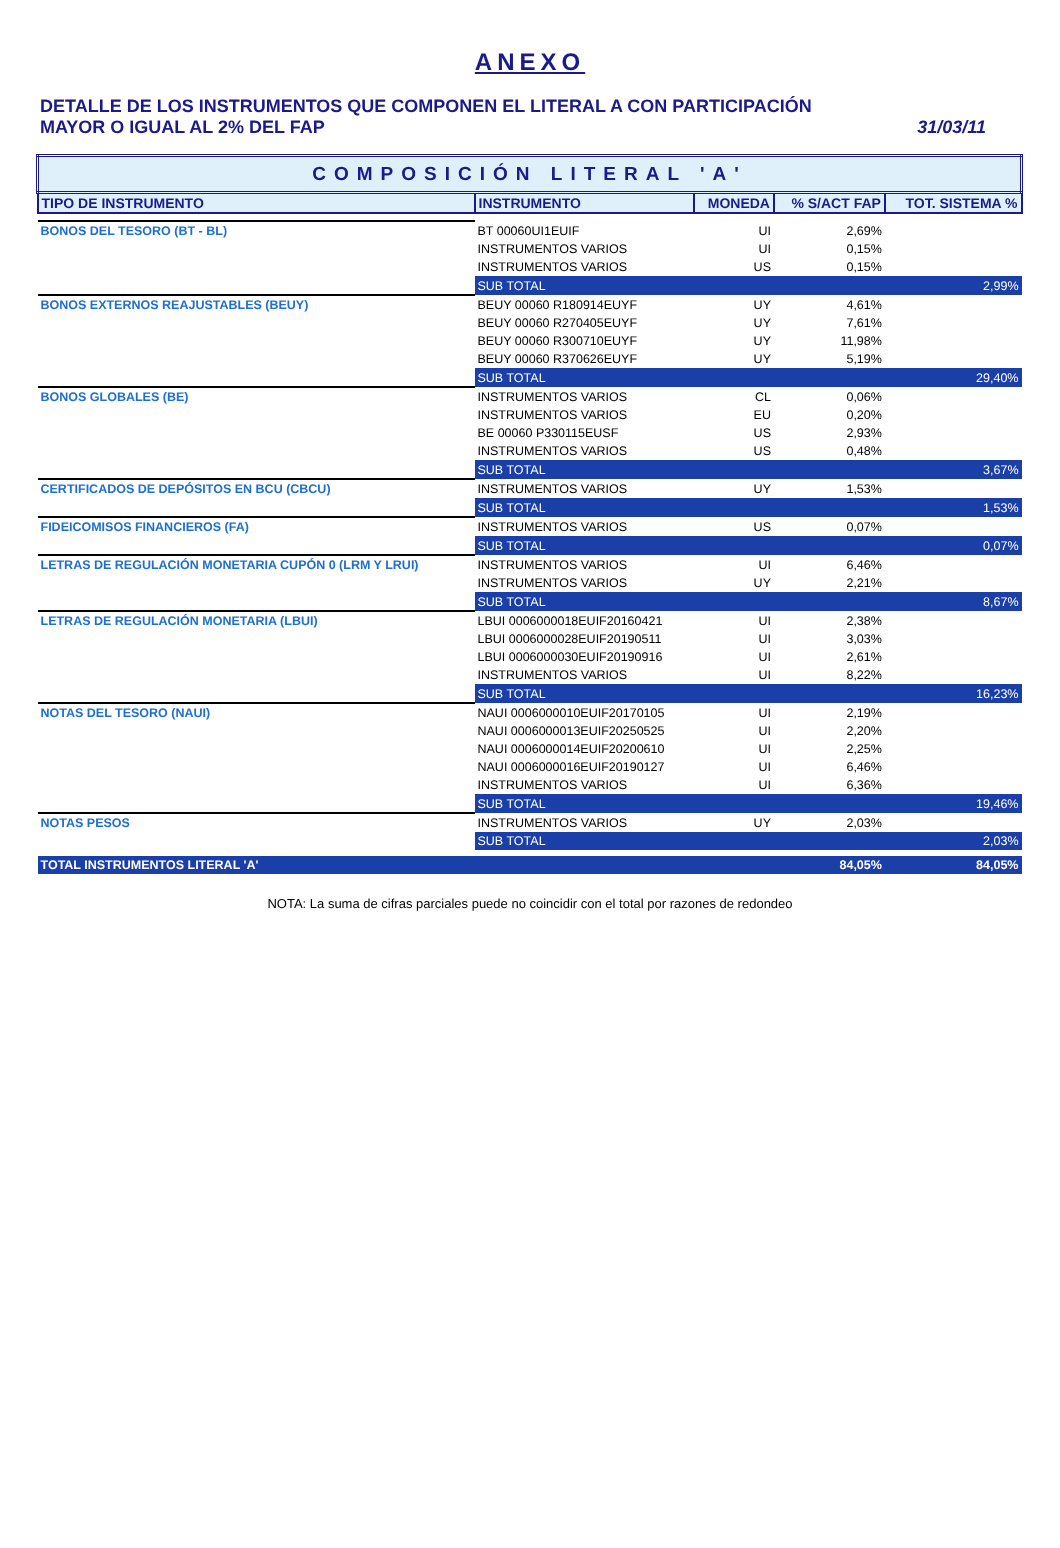ANEXO
DETALLE DE LOS INSTRUMENTOS QUE COMPONEN EL LITERAL A CON PARTICIPACIÓN
MAYOR O IGUAL AL 2% DEL FAP
31/03/11
| COMPOSICIÓN LITERAL 'A' | | | | |
| TIPO DE INSTRUMENTO | INSTRUMENTO | MONEDA | % S/ACT FAP | TOT. SISTEMA % |
| BONOS DEL TESORO (BT - BL) | BT 00060UI1EUIF | UI | 2,69% | |
| | INSTRUMENTOS VARIOS | UI | 0,15% | |
| | INSTRUMENTOS VARIOS | US | 0,15% | |
| | SUB TOTAL | | | 2,99% |
| BONOS EXTERNOS REAJUSTABLES (BEUY) | BEUY 00060 R180914EUYF | UY | 4,61% | |
| | BEUY 00060 R270405EUYF | UY | 7,61% | |
| | BEUY 00060 R300710EUYF | UY | 11,98% | |
| | BEUY 00060 R370626EUYF | UY | 5,19% | |
| | SUB TOTAL | | | 29,40% |
| BONOS GLOBALES (BE) | INSTRUMENTOS VARIOS | CL | 0,06% | |
| | INSTRUMENTOS VARIOS | EU | 0,20% | |
| | BE 00060 P330115EUSF | US | 2,93% | |
| | INSTRUMENTOS VARIOS | US | 0,48% | |
| | SUB TOTAL | | | 3,67% |
| CERTIFICADOS DE DEPÓSITOS EN BCU (CBCU) | INSTRUMENTOS VARIOS | UY | 1,53% | |
| | SUB TOTAL | | | 1,53% |
| FIDEICOMISOS FINANCIEROS (FA) | INSTRUMENTOS VARIOS | US | 0,07% | |
| | SUB TOTAL | | | 0,07% |
| LETRAS DE REGULACIÓN MONETARIA CUPÓN 0 (LRM Y LRUI) | INSTRUMENTOS VARIOS | UI | 6,46% | |
| | INSTRUMENTOS VARIOS | UY | 2,21% | |
| | SUB TOTAL | | | 8,67% |
| LETRAS DE REGULACIÓN MONETARIA (LBUI) | LBUI 0006000018EUIF20160421 | UI | 2,38% | |
| | LBUI 0006000028EUIF20190511 | UI | 3,03% | |
| | LBUI 0006000030EUIF20190916 | UI | 2,61% | |
| | INSTRUMENTOS VARIOS | UI | 8,22% | |
| | SUB TOTAL | | | 16,23% |
| NOTAS DEL TESORO (NAUI) | NAUI 0006000010EUIF20170105 | UI | 2,19% | |
| | NAUI 0006000013EUIF20250525 | UI | 2,20% | |
| | NAUI 0006000014EUIF20200610 | UI | 2,25% | |
| | NAUI 0006000016EUIF20190127 | UI | 6,46% | |
| | INSTRUMENTOS VARIOS | UI | 6,36% | |
| | SUB TOTAL | | | 19,46% |
| NOTAS PESOS | INSTRUMENTOS VARIOS | UY | 2,03% | |
| | SUB TOTAL | | | 2,03% |
| TOTAL INSTRUMENTOS LITERAL 'A' | | | 84,05% | 84,05% |
NOTA: La suma de cifras parciales puede no coincidir con el total por razones de redondeo